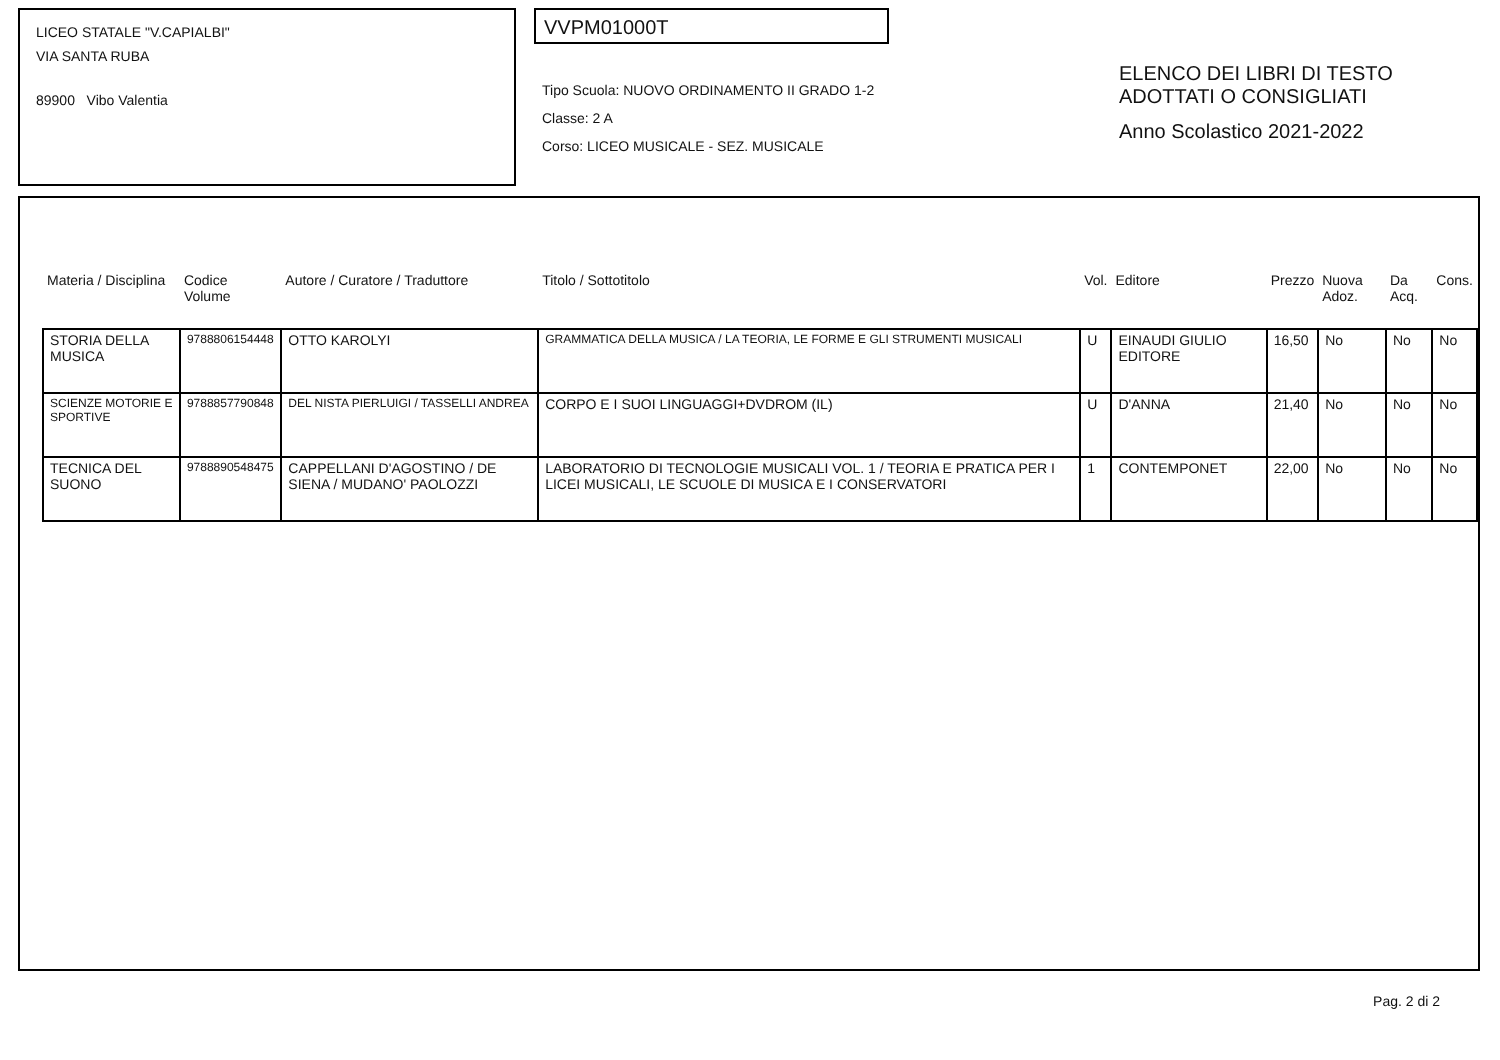LICEO STATALE "V.CAPIALBI"
VIA SANTA RUBA
89900 Vibo Valentia
VVPM01000T
Tipo Scuola: NUOVO ORDINAMENTO II GRADO 1-2
Classe: 2 A
Corso: LICEO MUSICALE - SEZ. MUSICALE
ELENCO DEI LIBRI DI TESTO
ADOTTATI O CONSIGLIATI
Anno Scolastico 2021-2022
| Materia / Disciplina | Codice Volume | Autore / Curatore / Traduttore | Titolo / Sottotitolo | Vol. | Editore | Prezzo | Nuova Adoz. | Da Acq. | Cons. |
| --- | --- | --- | --- | --- | --- | --- | --- | --- | --- |
| STORIA DELLA MUSICA | 9788806154448 | OTTO KAROLYI | GRAMMATICA DELLA MUSICA / LA TEORIA, LE FORME E GLI STRUMENTI MUSICALI | U | EINAUDI GIULIO EDITORE | 16,50 | No | No | No |
| SCIENZE MOTORIE E SPORTIVE | 9788857790848 | DEL NISTA PIERLUIGI / TASSELLI ANDREA | CORPO E I SUOI LINGUAGGI+DVDROM (IL) | U | D'ANNA | 21,40 | No | No | No |
| TECNICA DEL SUONO | 9788890548475 | CAPPELLANI D'AGOSTINO / DE SIENA / MUDANO' PAOLOZZI | LABORATORIO DI TECNOLOGIE MUSICALI VOL. 1 / TEORIA E PRATICA PER I LICEI MUSICALI, LE SCUOLE DI MUSICA E I CONSERVATORI | 1 | CONTEMPONET | 22,00 | No | No | No |
Pag. 2 di 2